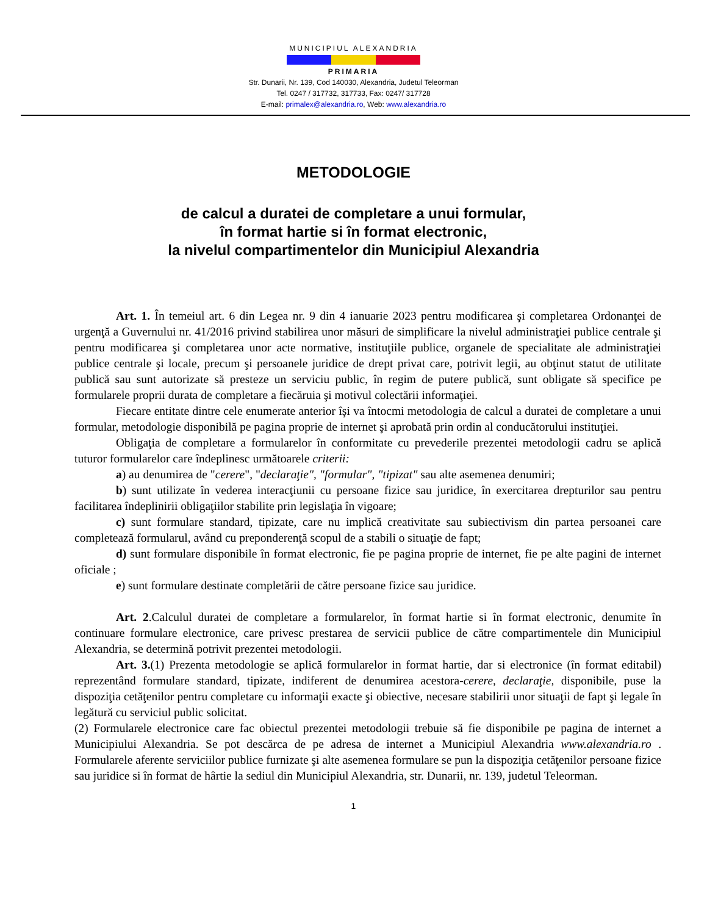MUNICIPIUL ALEXANDRIA
PRIMARIA
Str. Dunarii, Nr. 139, Cod 140030, Alexandria, Judetul Teleorman
Tel. 0247 / 317732, 317733, Fax: 0247/ 317728
E-mail: primalex@alexandria.ro, Web: www.alexandria.ro
METODOLOGIE
de calcul a duratei de completare a unui formular,
în format hartie si în format electronic,
la nivelul compartimentelor din Municipiul Alexandria
Art. 1. În temeiul art. 6 din Legea nr. 9 din 4 ianuarie 2023 pentru modificarea şi completarea Ordonanţei de urgenţă a Guvernului nr. 41/2016 privind stabilirea unor măsuri de simplificare la nivelul administraţiei publice centrale şi pentru modificarea şi completarea unor acte normative, instituţiile publice, organele de specialitate ale administraţiei publice centrale şi locale, precum şi persoanele juridice de drept privat care, potrivit legii, au obţinut statut de utilitate publică sau sunt autorizate să presteze un serviciu public, în regim de putere publică, sunt obligate să specifice pe formularele proprii durata de completare a fiecăruia şi motivul colectării informaţiei.
Fiecare entitate dintre cele enumerate anterior îşi va întocmi metodologia de calcul a duratei de completare a unui formular, metodologie disponibilă pe pagina proprie de internet şi aprobată prin ordin al conducătorului instituţiei.
Obligaţia de completare a formularelor în conformitate cu prevederile prezentei metodologii cadru se aplică tuturor formularelor care îndeplinesc următoarele criterii:
a) au denumirea de "cerere", "declaraţie", "formular", "tipizat" sau alte asemenea denumiri;
b) sunt utilizate în vederea interacţiunii cu persoane fizice sau juridice, în exercitarea drepturilor sau pentru facilitarea îndeplinirii obligaţiilor stabilite prin legislaţia în vigoare;
c) sunt formulare standard, tipizate, care nu implică creativitate sau subiectivism din partea persoanei care completează formularul, având cu preponderenţă scopul de a stabili o situaţie de fapt;
d) sunt formulare disponibile în format electronic, fie pe pagina proprie de internet, fie pe alte pagini de internet oficiale ;
e) sunt formulare destinate completării de către persoane fizice sau juridice.
Art. 2.Calculul duratei de completare a formularelor, în format hartie si în format electronic, denumite în continuare formulare electronice, care privesc prestarea de servicii publice de către compartimentele din Municipiul Alexandria, se determină potrivit prezentei metodologii.
Art. 3.(1) Prezenta metodologie se aplică formularelor in format hartie, dar si electronice (în format editabil) reprezentând formulare standard, tipizate, indiferent de denumirea acestora-cerere, declaraţie, disponibile, puse la dispoziţia cetăţenilor pentru completare cu informaţii exacte şi obiective, necesare stabilirii unor situaţii de fapt şi legale în legătură cu serviciul public solicitat.
(2) Formularele electronice care fac obiectul prezentei metodologii trebuie să fie disponibile pe pagina de internet a Municipiului Alexandria. Se pot descărca de pe adresa de internet a Municipiul Alexandria www.alexandria.ro . Formularele aferente serviciilor publice furnizate şi alte asemenea formulare se pun la dispoziţia cetăţenilor persoane fizice sau juridice si în format de hârtie la sediul din Municipiul Alexandria, str. Dunarii, nr. 139, judetul Teleorman.
1